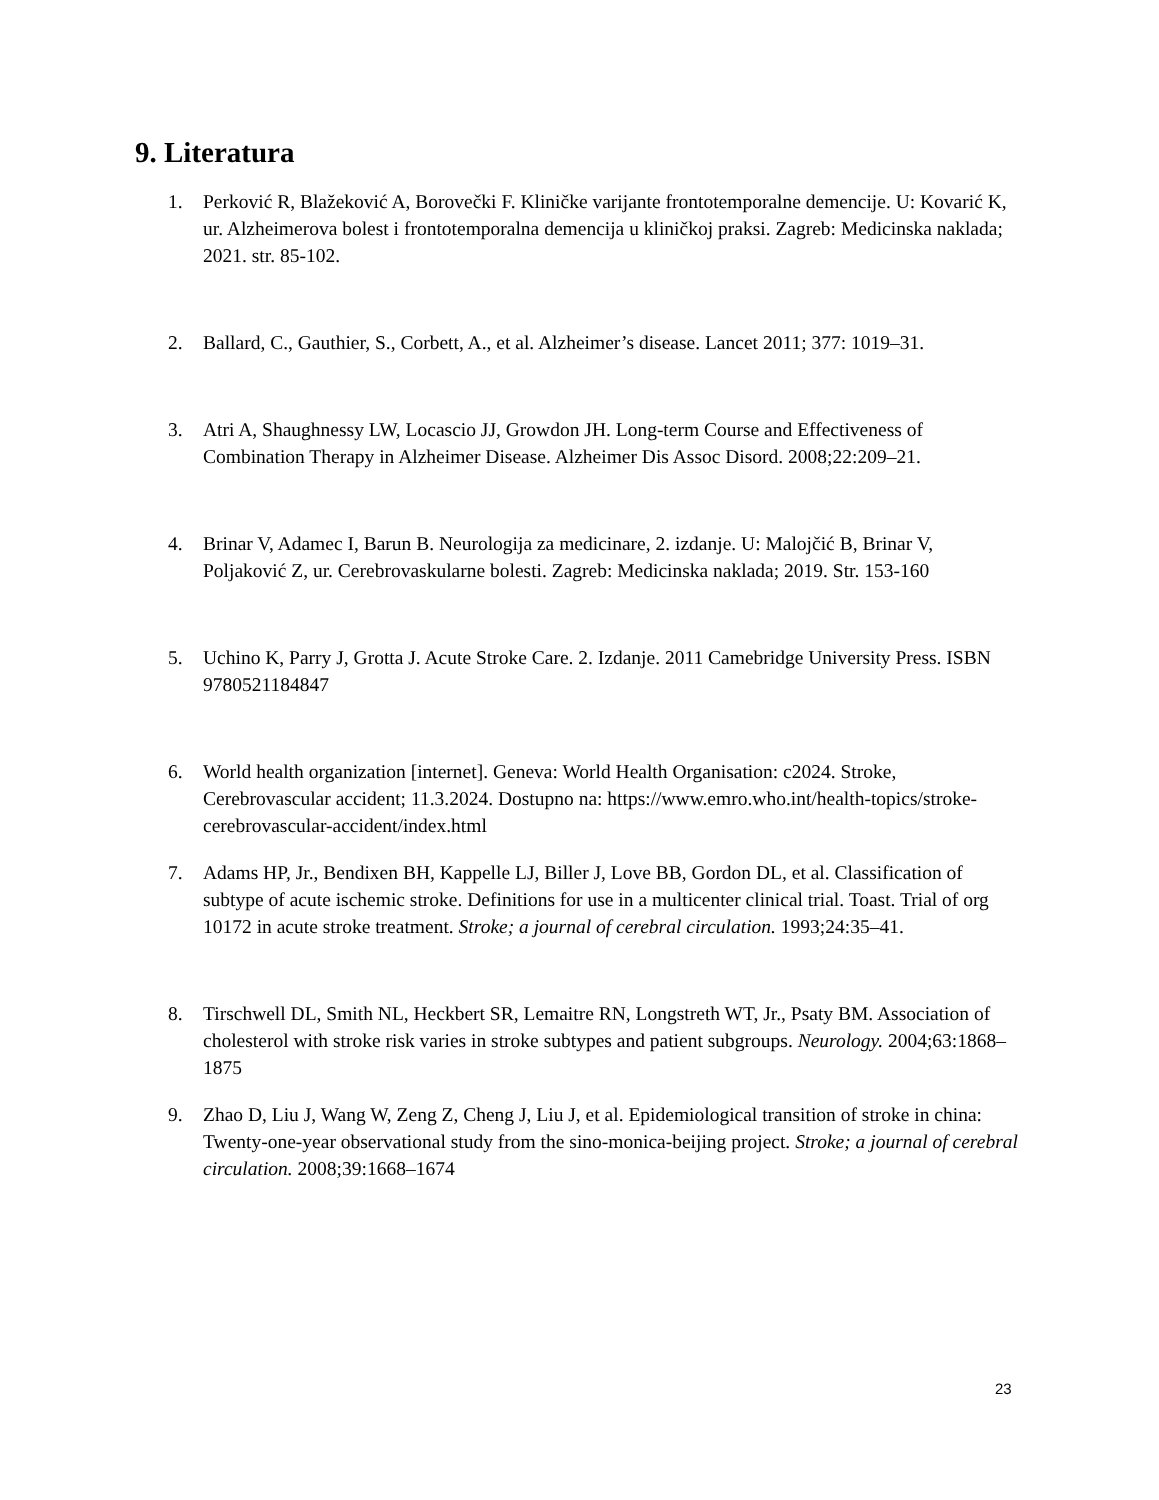9. Literatura
1. Perković R, Blažeković A, Borovečki F. Kliničke varijante frontotemporalne demencije. U: Kovarić K, ur. Alzheimerova bolest i frontotemporalna demencija u kliničkoj praksi. Zagreb: Medicinska naklada; 2021. str. 85-102.
2. Ballard, C., Gauthier, S., Corbett, A., et al. Alzheimer’s disease. Lancet 2011; 377: 1019–31.
3. Atri A, Shaughnessy LW, Locascio JJ, Growdon JH. Long-term Course and Effectiveness of Combination Therapy in Alzheimer Disease. Alzheimer Dis Assoc Disord. 2008;22:209–21.
4. Brinar V, Adamec I, Barun B. Neurologija za medicinare, 2. izdanje. U: Malojčić B, Brinar V, Poljaković Z, ur. Cerebrovaskularne bolesti. Zagreb: Medicinska naklada; 2019. Str. 153-160
5. Uchino K, Parry J, Grotta J. Acute Stroke Care. 2. Izdanje. 2011 Camebridge University Press. ISBN 9780521184847
6. World health organization [internet]. Geneva: World Health Organisation: c2024. Stroke, Cerebrovascular accident; 11.3.2024. Dostupno na: https://www.emro.who.int/health-topics/stroke-cerebrovascular-accident/index.html
7. Adams HP, Jr., Bendixen BH, Kappelle LJ, Biller J, Love BB, Gordon DL, et al. Classification of subtype of acute ischemic stroke. Definitions for use in a multicenter clinical trial. Toast. Trial of org 10172 in acute stroke treatment. Stroke; a journal of cerebral circulation. 1993;24:35–41.
8. Tirschwell DL, Smith NL, Heckbert SR, Lemaitre RN, Longstreth WT, Jr., Psaty BM. Association of cholesterol with stroke risk varies in stroke subtypes and patient subgroups. Neurology. 2004;63:1868–1875
9. Zhao D, Liu J, Wang W, Zeng Z, Cheng J, Liu J, et al. Epidemiological transition of stroke in china: Twenty-one-year observational study from the sino-monica-beijing project. Stroke; a journal of cerebral circulation. 2008;39:1668–1674
23